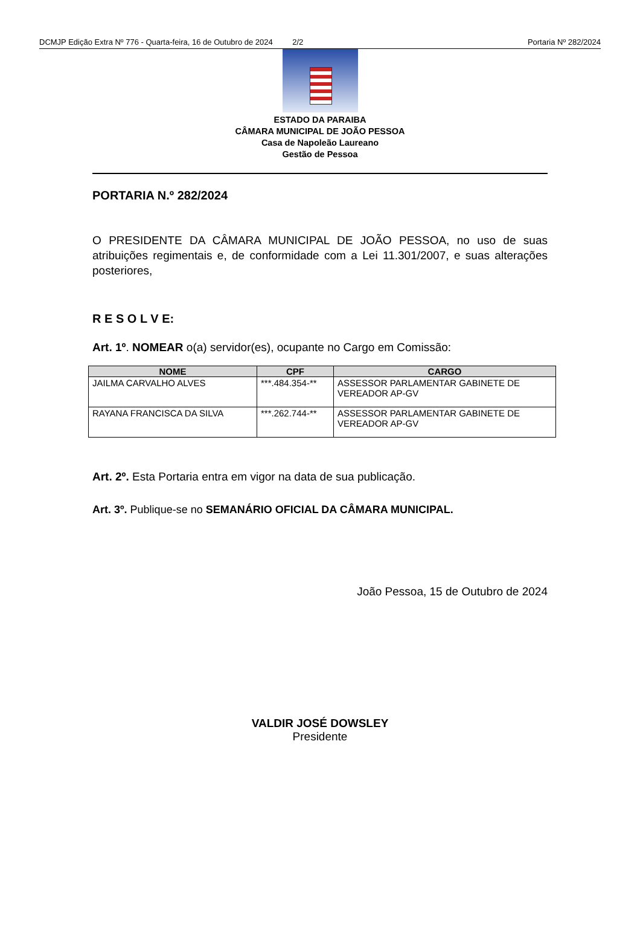DCMJP Edição Extra Nº 776 - Quarta-feira, 16 de Outubro de 2024 2/2 Portaria Nº 282/2024
ESTADO DA PARAIBA
CÂMARA MUNICIPAL DE JOÃO PESSOA
Casa de Napoleão Laureano
Gestão de Pessoa
PORTARIA N.º 282/2024
O PRESIDENTE DA CÂMARA MUNICIPAL DE JOÃO PESSOA, no uso de suas atribuições regimentais e, de conformidade com a Lei 11.301/2007, e suas alterações posteriores,
R E S O L V E:
Art. 1º. NOMEAR o(a) servidor(es), ocupante no Cargo em Comissão:
| NOME | CPF | CARGO |
| --- | --- | --- |
| JAILMA CARVALHO ALVES | ***.484.354-** | ASSESSOR PARLAMENTAR GABINETE DE VEREADOR AP-GV |
| RAYANA FRANCISCA DA SILVA | ***.262.744-** | ASSESSOR PARLAMENTAR GABINETE DE VEREADOR AP-GV |
Art. 2º. Esta Portaria entra em vigor na data de sua publicação.
Art. 3º. Publique-se no SEMANÁRIO OFICIAL DA CÂMARA MUNICIPAL.
João Pessoa, 15 de Outubro de 2024
VALDIR JOSÉ DOWSLEY
Presidente